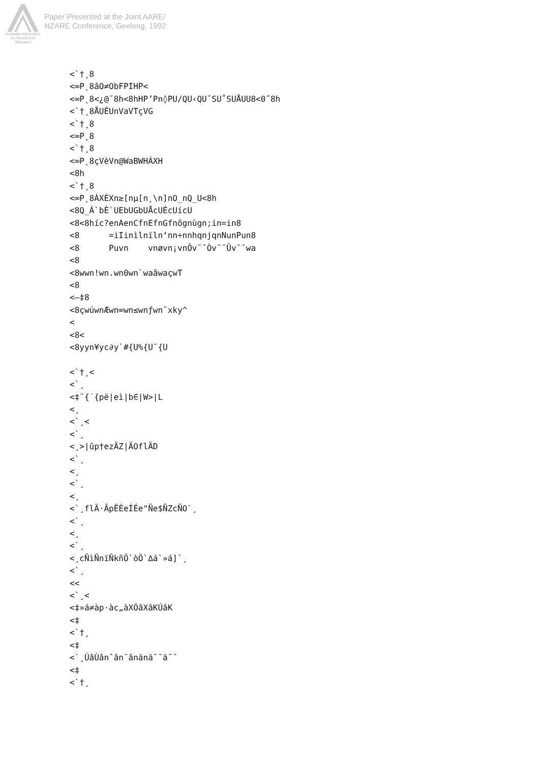Australian Association for Research in Education
Paper Presented at the Joint AARE/
NZARE Conference, Geelong, 1992
<`†¸8
<∞P˛8âO≠ObFPIHP<
<∞P˛8<¿@˘8h<8hHP’Pn◊PU/QU‹QU˘SU˚SUÅUU8<0˝8h
<`†¸8ÅUÉUnVaVTçVG
<`†¸8
<∞P˛8
<`†¸8
<∞P˛8çVèVn@WaBWHÁXH
<8h
<`†¸8
<∞P˛8ÁXÈXn≥[nµ[n˛\n]nO_nQ_U<8h
<8Q_Á`bÈ`UEbUGbUÅcUÉcUícU
<8<8híc?enAenCfnEfnGfnõgnùgn;in=in8
<8      =iIinìlnïln‘nn÷nnhqnjqnNunPun8
<8      Puvn    vnøvn¡vnÔv˘˘Òv˘˘Ûv˘˘wa
<8
<8wwn!wn.wn0wn`waãwaçwT
<8
<–‡8
<8çwúwnÆwn∞wn≤wnƒwn˜xky^
<
<8<
<8yyn¥yc∂y`#{U%{U¯{U

<`†¸<
<`¸
<‡¯{˙{pë|eì|b∈|W>|L
<¸
<`¸<
<`¸
<¸>|ûp†ezÄZ|ÄOflÄD
<`¸
<¸
<`¸
<¸
<`¸flÄ·ÄpËÉeÍÉe"Ñe$ÑZcÑO`¸
<`¸
<¸
<`¸
<¸cÑìÑnïÑkñÖ`òÖ`∆á`»á]`¸
<`¸
<<
<`¸<
<‡»á≠àp·àc„àXÓâXâKÚâK
<‡
<`†¸
<‡
<`¸ÚâÙânˆân¯ânänä˘˘ä˘˘
<‡
<`†¸